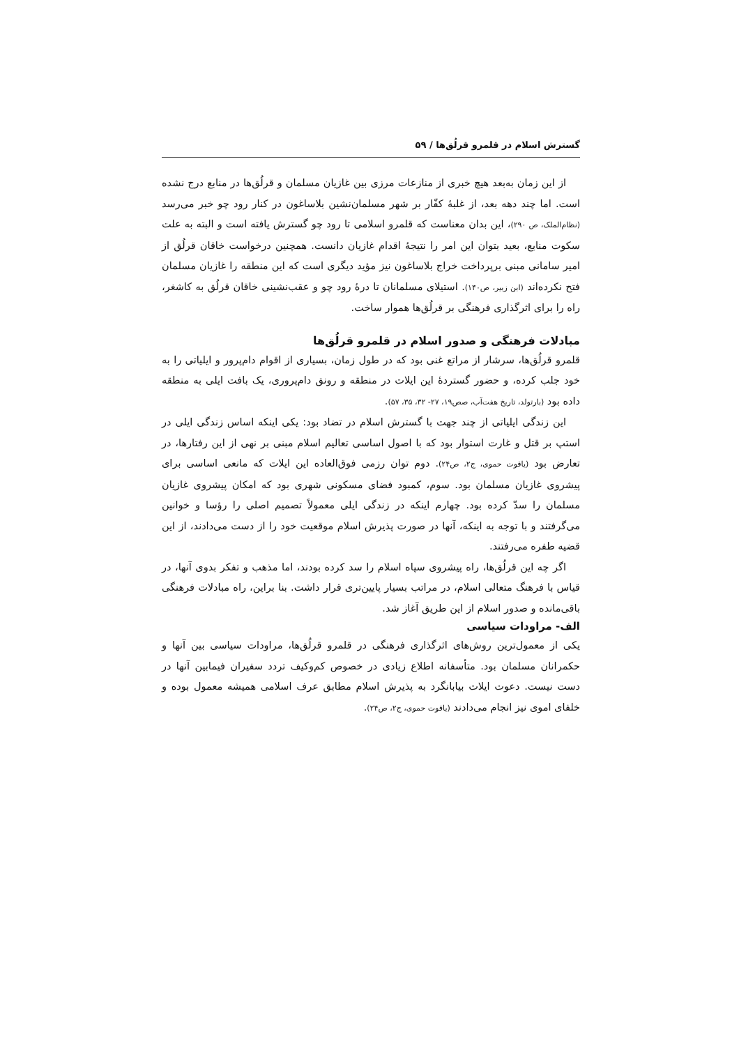گسترش اسلام در قلمرو قرلُق‌ها / ۵۹
از این زمان به‌بعد هیچ خبری از منازعات مرزی بین غازیان مسلمان و قرلُق‌ها در منابع درج نشده است. اما چند دهه بعد، از غلبۀ کفّار بر شهر مسلمان‌نشین بلاساغون در کنار رود چو خبر می‌رسد (نظام‌الملک، ص ۲۹۰)، این بدان معناست که قلمرو اسلامی تا رود چو گسترش یافته است و البته به علت سکوت منابع، بعید بتوان این امر را نتیجۀ اقدام غازیان دانست. همچنین درخواست خاقان قرلُق از امیر سامانی مبنی برپرداخت خراج بلاساغون نیز مؤید دیگری است که این منطقه را غازیان مسلمان فتح نکرده‌اند (ابن زبیر، ص۱۴۰). استیلای مسلمانان تا درۀ رود چو و عقب‌نشینی خاقان قرلُق به کاشغر، راه را برای اثرگذاری فرهنگی بر قرلُق‌ها هموار ساخت.
مبادلات فرهنگی و صدور اسلام در قلمرو قرلُق‌ها
قلمرو قرلُق‌ها، سرشار از مراتع غنی بود که در طول زمان، بسیاری از اقوام دام‌پرور و ایلیاتی را به خود جلب کرده، و حضور گستردۀ این ایلات در منطقه و رونق دام‌پروری، یک بافت ایلی به منطقه داده بود (بارتولد، تاریخ هفت‌آب، صص۱۹، ۲۷- ۳۲، ۳۵، ۵۷).
این زندگی ایلیاتی از چند جهت با گسترش اسلام در تضاد بود: یکی اینکه اساس زندگی ایلی در استپ بر قتل و غارت استوار بود که با اصول اساسی تعالیم اسلام مبنی بر نهی از این رفتارها، در تعارض بود (یاقوت حموی، ج۲، ص۲۴). دوم توان رزمی فوق‌العاده این ایلات که مانعی اساسی برای پیشروی غازیان مسلمان بود. سوم، کمبود فضای مسکونی شهری بود که امکان پیشروی غازیان مسلمان را سدّ کرده بود. چهارم اینکه در زندگی ایلی معمولاً تصمیم اصلی را رؤسا و خوانین می‌گرفتند و با توجه به اینکه، آنها در صورت پذیرش اسلام موقعیت خود را از دست می‌دادند، از این قضیه طفره می‌رفتند.
اگر چه این قرلُق‌ها، راه پیشروی سپاه اسلام را سد کرده بودند، اما مذهب و تفکر بدوی آنها، در قیاس با فرهنگ متعالی اسلام، در مراتب بسیار پایین‌تری قرار داشت. بنا براین، راه مبادلات فرهنگی باقی‌مانده و صدور اسلام از این طریق آغاز شد.
الف- مراودات سیاسی
یکی از معمول‌ترین روش‌های اثرگذاری فرهنگی در قلمرو قرلُق‌ها، مراودات سیاسی بین آنها و حکمرانان مسلمان بود. متأسفانه اطلاع زیادی در خصوص کم‌وکیف تردد سفیران فیمابین آنها در دست نیست. دعوت ایلات بیابانگرد به پذیرش اسلام مطابق عرف اسلامی همیشه معمول بوده و خلفای اموی نیز انجام می‌دادند (یاقوت حموی، ج۲، ص۲۴).